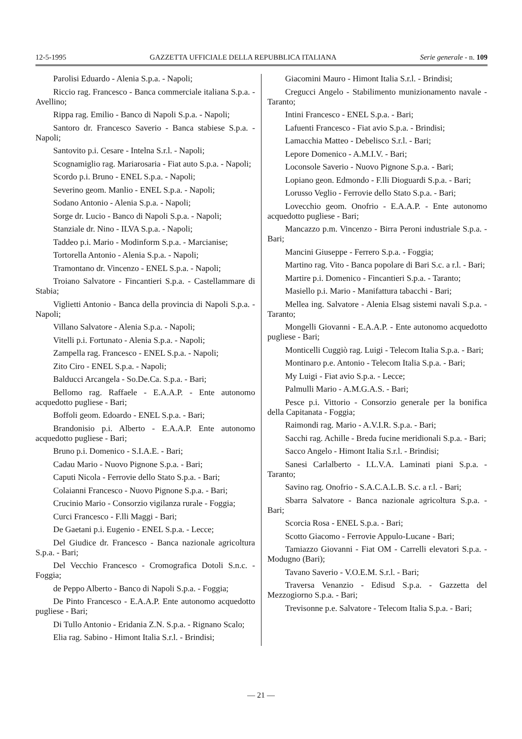12-5-1995 GAZZETTA UFFICIALE DELLA REPUBBLICA ITALIANA Serie generale - n. 109
Parolisi Eduardo - Alenia S.p.a. - Napoli;
Riccio rag. Francesco - Banca commerciale italiana S.p.a. - Avellino;
Rippa rag. Emilio - Banco di Napoli S.p.a. - Napoli;
Santoro dr. Francesco Saverio - Banca stabiese S.p.a. - Napoli;
Santovito p.i. Cesare - Intelna S.r.l. - Napoli;
Scognamiglio rag. Mariarosaria - Fiat auto S.p.a. - Napoli;
Scordo p.i. Bruno - ENEL S.p.a. - Napoli;
Severino geom. Manlio - ENEL S.p.a. - Napoli;
Sodano Antonio - Alenia S.p.a. - Napoli;
Sorge dr. Lucio - Banco di Napoli S.p.a. - Napoli;
Stanziale dr. Nino - ILVA S.p.a. - Napoli;
Taddeo p.i. Mario - Modinform S.p.a. - Marcianise;
Tortorella Antonio - Alenia S.p.a. - Napoli;
Tramontano dr. Vincenzo - ENEL S.p.a. - Napoli;
Troiano Salvatore - Fincantieri S.p.a. - Castellammare di Stabia;
Viglietti Antonio - Banca della provincia di Napoli S.p.a. - Napoli;
Villano Salvatore - Alenia S.p.a. - Napoli;
Vitelli p.i. Fortunato - Alenia S.p.a. - Napoli;
Zampella rag. Francesco - ENEL S.p.a. - Napoli;
Zito Ciro - ENEL S.p.a. - Napoli;
Balducci Arcangela - So.De.Ca. S.p.a. - Bari;
Bellomo rag. Raffaele - E.A.A.P. - Ente autonomo acquedotto pugliese - Bari;
Boffoli geom. Edoardo - ENEL S.p.a. - Bari;
Brandonisio p.i. Alberto - E.A.A.P. Ente autonomo acquedotto pugliese - Bari;
Bruno p.i. Domenico - S.I.A.E. - Bari;
Cadau Mario - Nuovo Pignone S.p.a. - Bari;
Caputi Nicola - Ferrovie dello Stato S.p.a. - Bari;
Colaianni Francesco - Nuovo Pignone S.p.a. - Bari;
Crucinio Mario - Consorzio vigilanza rurale - Foggia;
Curci Francesco - F.lli Maggi - Bari;
De Gaetani p.i. Eugenio - ENEL S.p.a. - Lecce;
Del Giudice dr. Francesco - Banca nazionale agricoltura S.p.a. - Bari;
Del Vecchio Francesco - Cromografica Dotoli S.n.c. - Foggia;
de Peppo Alberto - Banco di Napoli S.p.a. - Foggia;
De Pinto Francesco - E.A.A.P. Ente autonomo acquedotto pugliese - Bari;
Di Tullo Antonio - Eridania Z.N. S.p.a. - Rignano Scalo;
Elia rag. Sabino - Himont Italia S.r.l. - Brindisi;
Giacomini Mauro - Himont Italia S.r.l. - Brindisi;
Cregucci Angelo - Stabilimento munizionamento navale - Taranto;
Intini Francesco - ENEL S.p.a. - Bari;
Lafuenti Francesco - Fiat avio S.p.a. - Brindisi;
Lamacchia Matteo - Debelisco S.r.l. - Bari;
Lepore Domenico - A.M.I.V. - Bari;
Loconsole Saverio - Nuovo Pignone S.p.a. - Bari;
Lopiano geon. Edmondo - F.lli Dioguardi S.p.a. - Bari;
Lorusso Veglio - Ferrovie dello Stato S.p.a. - Bari;
Lovecchio geom. Onofrio - E.A.A.P. - Ente autonomo acquedotto pugliese - Bari;
Mancazzo p.m. Vincenzo - Birra Peroni industriale S.p.a. - Bari;
Mancini Giuseppe - Ferrero S.p.a. - Foggia;
Martino rag. Vito - Banca popolare di Bari S.c. a r.l. - Bari;
Martire p.i. Domenico - Fincantieri S.p.a. - Taranto;
Masiello p.i. Mario - Manifattura tabacchi - Bari;
Mellea ing. Salvatore - Alenia Elsag sistemi navali S.p.a. - Taranto;
Mongelli Giovanni - E.A.A.P. - Ente autonomo acquedotto pugliese - Bari;
Monticelli Cuggiò rag. Luigi - Telecom Italia S.p.a. - Bari;
Montinaro p.e. Antonio - Telecom Italia S.p.a. - Bari;
My Luigi - Fiat avio S.p.a. - Lecce;
Palmulli Mario - A.M.G.A.S. - Bari;
Pesce p.i. Vittorio - Consorzio generale per la bonifica della Capitanata - Foggia;
Raimondi rag. Mario - A.V.I.R. S.p.a. - Bari;
Sacchi rag. Achille - Breda fucine meridionali S.p.a. - Bari;
Sacco Angelo - Himont Italia S.r.l. - Brindisi;
Sanesi Carlalberto - I.L.V.A. Laminati piani S.p.a. - Taranto;
Savino rag. Onofrio - S.A.C.A.L.B. S.c. a r.l. - Bari;
Sbarra Salvatore - Banca nazionale agricoltura S.p.a. - Bari;
Scorcia Rosa - ENEL S.p.a. - Bari;
Scotto Giacomo - Ferrovie Appulo-Lucane - Bari;
Tamiazzo Giovanni - Fiat OM - Carrelli elevatori S.p.a. - Modugno (Bari);
Tavano Saverio - V.O.E.M. S.r.l. - Bari;
Traversa Venanzio - Edisud S.p.a. - Gazzetta del Mezzogiorno S.p.a. - Bari;
Trevisonne p.e. Salvatore - Telecom Italia S.p.a. - Bari;
— 21 —